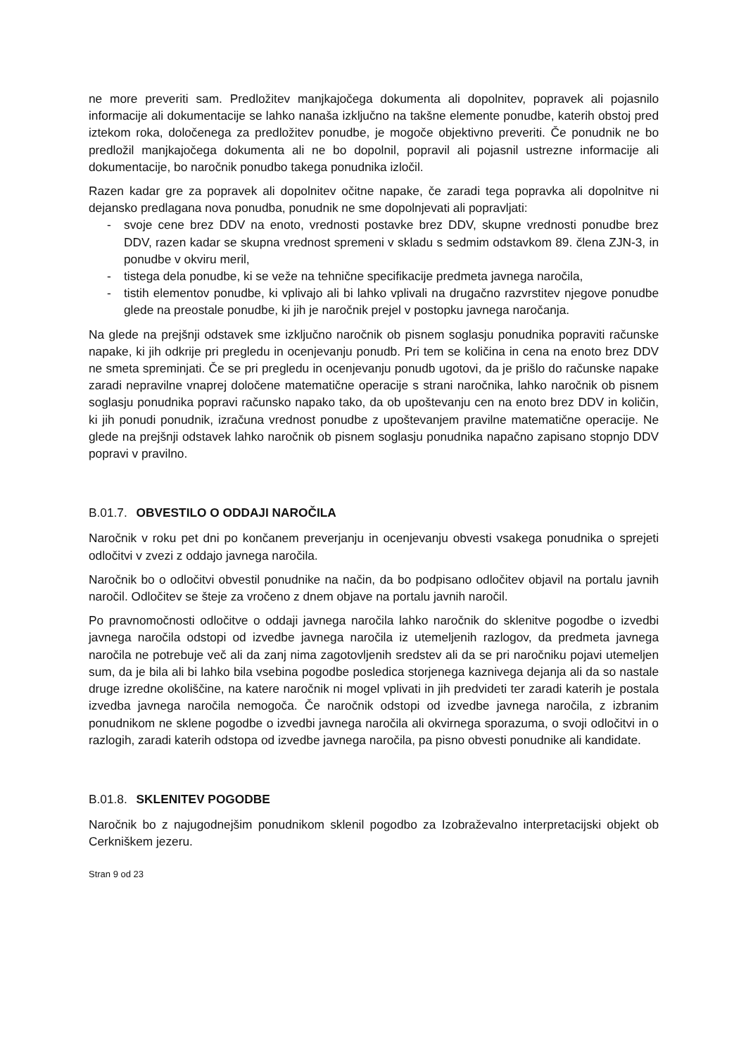ne more preveriti sam. Predložitev manjkajočega dokumenta ali dopolnitev, popravek ali pojasnilo informacije ali dokumentacije se lahko nanaša izključno na takšne elemente ponudbe, katerih obstoj pred iztekom roka, določenega za predložitev ponudbe, je mogoče objektivno preveriti. Če ponudnik ne bo predložil manjkajočega dokumenta ali ne bo dopolnil, popravil ali pojasnil ustrezne informacije ali dokumentacije, bo naročnik ponudbo takega ponudnika izločil.
Razen kadar gre za popravek ali dopolnitev očitne napake, če zaradi tega popravka ali dopolnitve ni dejansko predlagana nova ponudba, ponudnik ne sme dopolnjevati ali popravljati:
- svoje cene brez DDV na enoto, vrednosti postavke brez DDV, skupne vrednosti ponudbe brez DDV, razen kadar se skupna vrednost spremeni v skladu s sedmim odstavkom 89. člena ZJN-3, in ponudbe v okviru meril,
- tistega dela ponudbe, ki se veže na tehnične specifikacije predmeta javnega naročila,
- tistih elementov ponudbe, ki vplivajo ali bi lahko vplivali na drugačno razvrstitev njegove ponudbe glede na preostale ponudbe, ki jih je naročnik prejel v postopku javnega naročanja.
Na glede na prejšnji odstavek sme izključno naročnik ob pisnem soglasju ponudnika popraviti računske napake, ki jih odkrije pri pregledu in ocenjevanju ponudb. Pri tem se količina in cena na enoto brez DDV ne smeta spreminjati. Če se pri pregledu in ocenjevanju ponudb ugotovi, da je prišlo do računske napake zaradi nepravilne vnaprej določene matematične operacije s strani naročnika, lahko naročnik ob pisnem soglasju ponudnika popravi računsko napako tako, da ob upoštevanju cen na enoto brez DDV in količin, ki jih ponudi ponudnik, izračuna vrednost ponudbe z upoštevanjem pravilne matematične operacije. Ne glede na prejšnji odstavek lahko naročnik ob pisnem soglasju ponudnika napačno zapisano stopnjo DDV popravi v pravilno.
B.01.7. OBVESTILO O ODDAJI NAROČILA
Naročnik v roku pet dni po končanem preverjanju in ocenjevanju obvesti vsakega ponudnika o sprejeti odločitvi v zvezi z oddajo javnega naročila.
Naročnik bo o odločitvi obvestil ponudnike na način, da bo podpisano odločitev objavil na portalu javnih naročil. Odločitev se šteje za vročeno z dnem objave na portalu javnih naročil.
Po pravnomočnosti odločitve o oddaji javnega naročila lahko naročnik do sklenitve pogodbe o izvedbi javnega naročila odstopi od izvedbe javnega naročila iz utemeljenih razlogov, da predmeta javnega naročila ne potrebuje več ali da zanj nima zagotovljenih sredstev ali da se pri naročniku pojavi utemeljen sum, da je bila ali bi lahko bila vsebina pogodbe posledica storjenega kaznivega dejanja ali da so nastale druge izredne okoliščine, na katere naročnik ni mogel vplivati in jih predvideti ter zaradi katerih je postala izvedba javnega naročila nemogoča. Če naročnik odstopi od izvedbe javnega naročila, z izbranim ponudnikom ne sklene pogodbe o izvedbi javnega naročila ali okvirnega sporazuma, o svoji odločitvi in o razlogih, zaradi katerih odstopa od izvedbe javnega naročila, pa pisno obvesti ponudnike ali kandidate.
B.01.8. SKLENITEV POGODBE
Naročnik bo z najugodnejšim ponudnikom sklenil pogodbo za Izobraževalno interpretacijski objekt ob Cerkniškem jezeru.
Stran 9 od 23